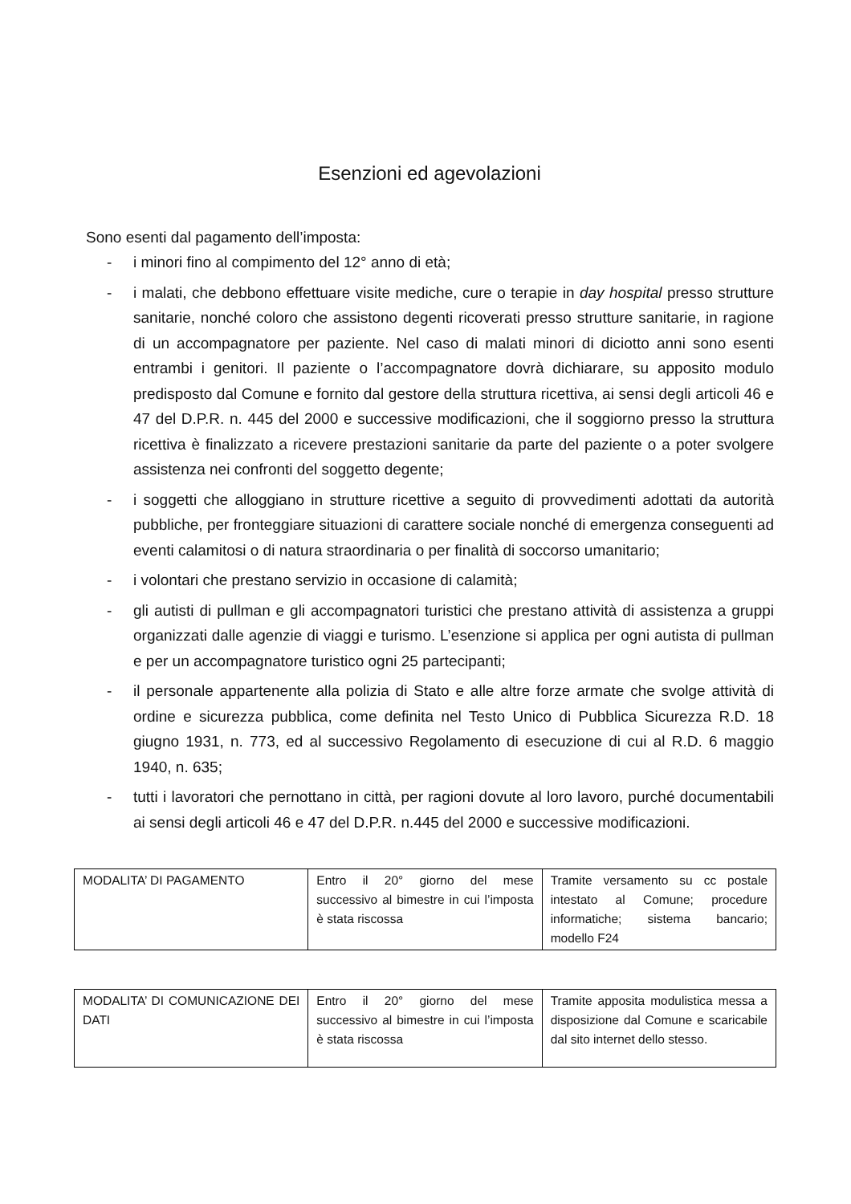Esenzioni ed agevolazioni
Sono esenti dal pagamento dell’imposta:
- i minori fino al compimento del 12° anno di età;
- i malati, che debbono effettuare visite mediche, cure o terapie in day hospital presso strutture sanitarie, nonché coloro che assistono degenti ricoverati presso strutture sanitarie, in ragione di un accompagnatore per paziente. Nel caso di malati minori di diciotto anni sono esenti entrambi i genitori. Il paziente o l’accompagnatore dovrà dichiarare, su apposito modulo predisposto dal Comune e fornito dal gestore della struttura ricettiva, ai sensi degli articoli 46 e 47 del D.P.R. n. 445 del 2000 e successive modificazioni, che il soggiorno presso la struttura ricettiva è finalizzato a ricevere prestazioni sanitarie da parte del paziente o a poter svolgere assistenza nei confronti del soggetto degente;
- i soggetti che alloggiano in strutture ricettive a seguito di provvedimenti adottati da autorità pubbliche, per fronteggiare situazioni di carattere sociale nonché di emergenza conseguenti ad eventi calamitosi o di natura straordinaria o per finalità di soccorso umanitario;
- i volontari che prestano servizio in occasione di calamità;
- gli autisti di pullman e gli accompagnatori turistici che prestano attività di assistenza a gruppi organizzati dalle agenzie di viaggi e turismo. L’esenzione si applica per ogni autista di pullman e per un accompagnatore turistico ogni 25 partecipanti;
- il personale appartenente alla polizia di Stato e alle altre forze armate che svolge attività di ordine e sicurezza pubblica, come definita nel Testo Unico di Pubblica Sicurezza R.D. 18 giugno 1931, n. 773, ed al successivo Regolamento di esecuzione di cui al R.D. 6 maggio 1940, n. 635;
- tutti i lavoratori che pernottano in città, per ragioni dovute al loro lavoro, purché documentabili ai sensi degli articoli 46 e 47 del D.P.R. n.445 del 2000 e successive modificazioni.
| MODALITA’ DI PAGAMENTO | Entro il 20° giorno del mese successivo al bimestre in cui l’imposta è stata riscossa | Tramite versamento su cc postale intestato al Comune; procedure informatiche; sistema bancario; modello F24 |
| MODALITA’ DI COMUNICAZIONE DEI DATI | Entro il 20° giorno del mese successivo al bimestre in cui l’imposta è stata riscossa | Tramite apposita modulistica messa a disposizione dal Comune e scaricabile dal sito internet dello stesso. |